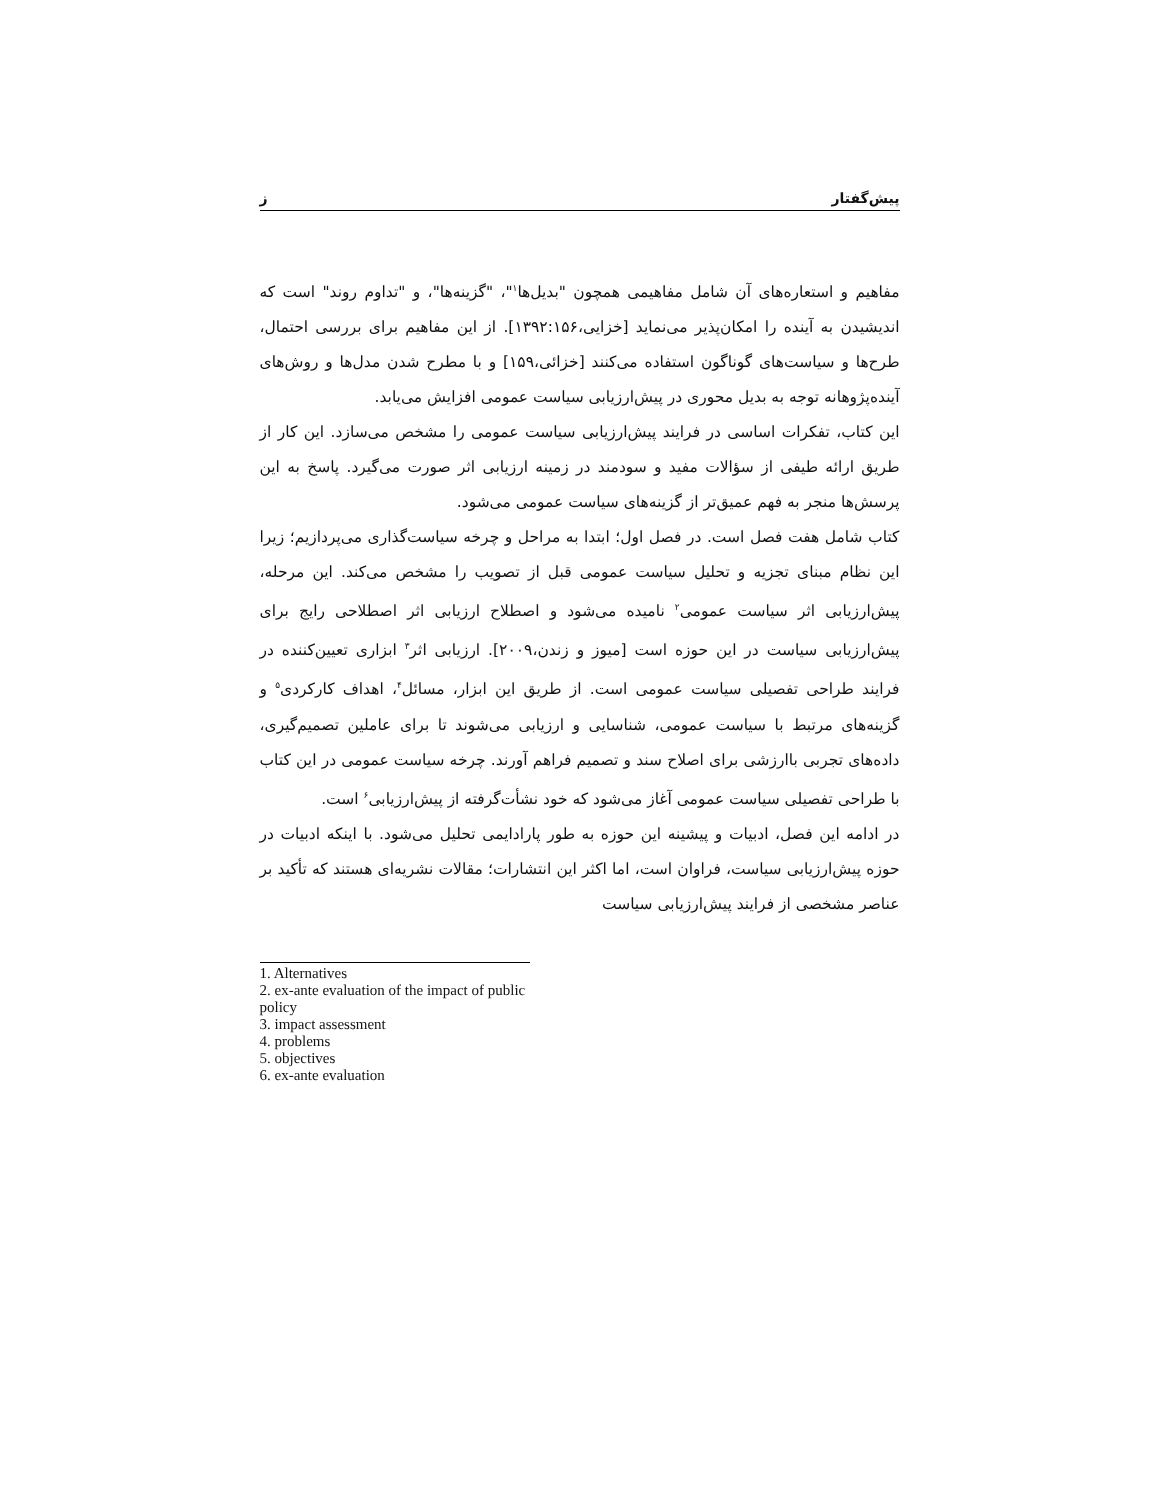پیش‌گفتار ز
مفاهیم و استعاره‌های آن شامل مفاهیمی همچون "بدیل‌ها<sup>۱</sup>"، "گزینه‌ها"، و "تداوم روند" است که اندیشیدن به آینده را امکان‌پذیر می‌نماید [خزایی،۱۳۹۲:۱۵۶]. از این مفاهیم برای بررسی احتمال، طرح‌ها و سیاست‌های گوناگون استفاده می‌کنند [خزائی،۱۵۹] و با مطرح شدن مدل‌ها و روش‌های آینده‌پژوهانه توجه به بدیل محوری در پیش‌ارزیابی سیاست عمومی افزایش می‌یابد.
این کتاب، تفکرات اساسی در فرایند پیش‌ارزیابی سیاست عمومی را مشخص می‌سازد. این کار از طریق ارائه طیفی از سؤالات مفید و سودمند در زمینه ارزیابی اثر صورت می‌گیرد. پاسخ به این پرسش‌ها منجر به فهم عمیق‌تر از گزینه‌های سیاست عمومی می‌شود.
کتاب شامل هفت فصل است. در فصل اول؛ ابتدا به مراحل و چرخه سیاست‌گذاری می‌پردازیم؛ زیرا این نظام مبنای تجزیه و تحلیل سیاست عمومی قبل از تصویب را مشخص می‌کند. این مرحله، پیش‌ارزیابی اثر سیاست عمومی<sup>۲</sup> نامیده می‌شود و اصطلاح ارزیابی اثر اصطلاحی رایج برای پیش‌ارزیابی سیاست در این حوزه است [میوز و زندن،۲۰۰۹]. ارزیابی اثر<sup>۳</sup> ابزاری تعیین‌کننده در فرایند طراحی تفصیلی سیاست عمومی است. از طریق این ابزار، مسائل<sup>۴</sup>، اهداف کارکردی<sup>۵</sup> و گزینه‌های مرتبط با سیاست عمومی، شناسایی و ارزیابی می‌شوند تا برای عاملین تصمیم‌گیری، داده‌های تجربی باارزشی برای اصلاح سند و تصمیم فراهم آورند. چرخه سیاست عمومی در این کتاب با طراحی تفصیلی سیاست عمومی آغاز می‌شود که خود نشأت‌گرفته از پیش‌ارزیابی<sup>۶</sup> است.
در ادامه این فصل، ادبیات و پیشینه این حوزه به طور پارادایمی تحلیل می‌شود. با اینکه ادبیات در حوزه پیش‌ارزیابی سیاست، فراوان است، اما اکثر این انتشارات؛ مقالات نشریه‌ای هستند که تأکید بر عناصر مشخصی از فرایند پیش‌ارزیابی سیاست
1. Alternatives
2. ex-ante evaluation of the impact of public policy
3. impact assessment
4. problems
5. objectives
6. ex-ante evaluation